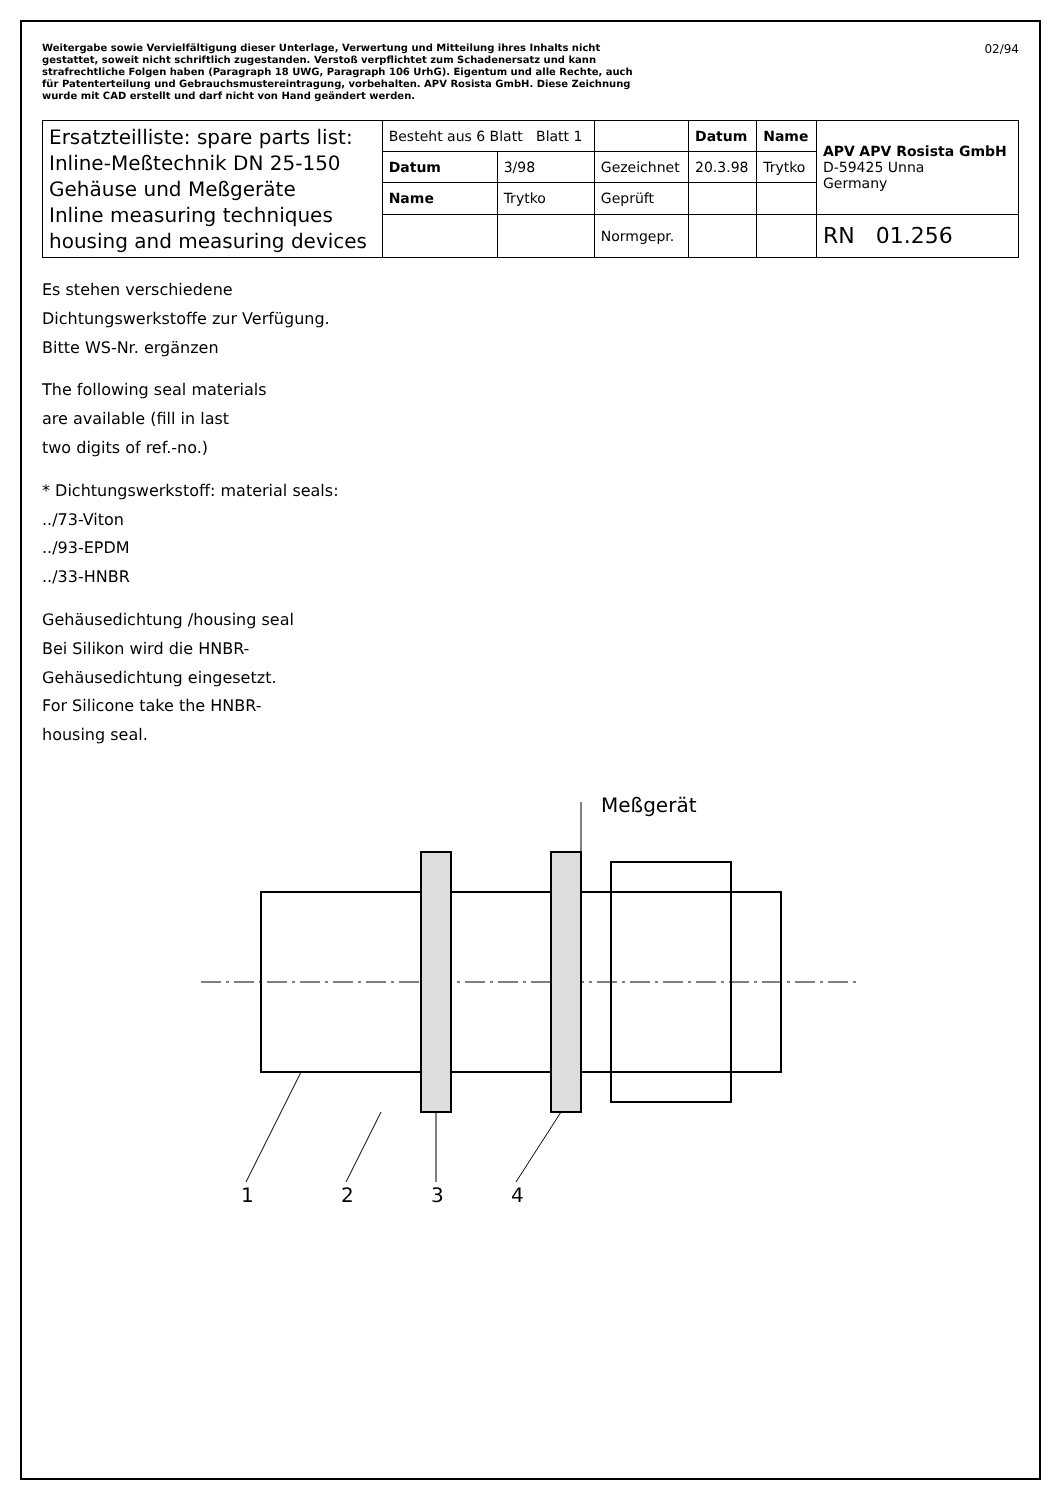Weitergabe sowie Vervielfältigung dieser Unterlage, Verwertung und Mitteilung ihres Inhalts nicht gestattet, soweit nicht schriftlich zugestanden. Verstoß verpflichtet zum Schadenersatz und kann strafrechtliche Folgen haben (Paragraph 18 UWG, Paragraph 106 UrhG). Eigentum und alle Rechte, auch für Patenterteilung und Gebrauchsmustereintragung, vorbehalten. APV Rosista GmbH. Diese Zeichnung wurde mit CAD erstellt und darf nicht von Hand geändert werden.
02/94
| Ersatzteilliste: spare parts list: Inline-Meßtechnik DN 25-150 Gehäuse und Meßgeräte Inline measuring techniques housing and measuring devices | Besteht aus 6 Blatt Blatt 1 | | | Datum | Name | APV APV Rosista GmbH D-59425 Unna Germany |
| | Datum | 3/98 | Gezeichnet | 20.3.98 | Trytko | |
| | Name | Trytko | Geprüft | | | |
| | | | Normgepr. | | | RN 01.256 |
Es stehen verschiedene
Dichtungswerkstoffe zur Verfügung.
Bitte WS-Nr. ergänzen
The following seal materials
are available (fill in last
two digits of ref.-no.)
* Dichtungswerkstoff: material seals:
../73-Viton
../93-EPDM
../33-HNBR
Gehäusedichtung /housing seal
Bei Silikon wird die HNBR-
Gehäusedichtung eingesetzt.
For Silicone take the HNBR-
housing seal.
Meßgerät
1
2
3
4